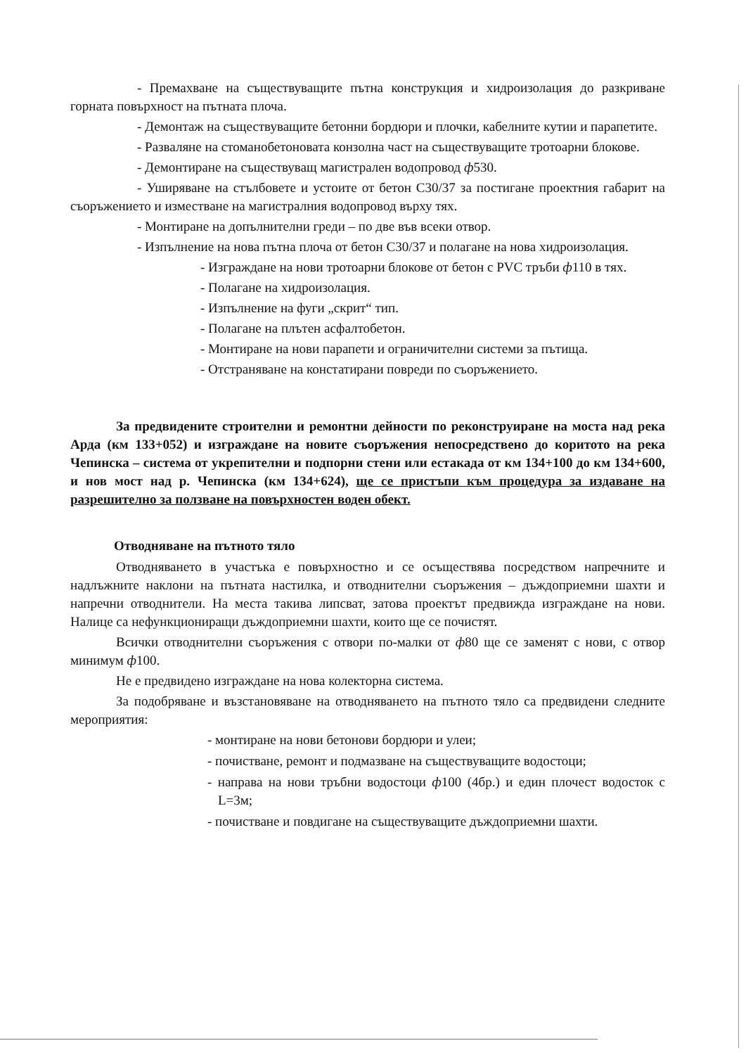- Премахване на съществуващите пътна конструкция и хидроизолация до разкриване горната повърхност на пътната плоча.
- Демонтаж на съществуващите бетонни бордюри и плочки, кабелните кутии и парапетите.
- Разваляне на стоманобетоновата конзолна част на съществуващите тротоарни блокове.
- Демонтиране на съществуващ магистрален водопровод ф530.
- Уширяване на стълбовете и устоите от бетон С30/37 за постигане проектния габарит на съоръжението и изместване на магистралния водопровод върху тях.
- Монтиране на допълнителни греди – по две във всеки отвор.
- Изпълнение на нова пътна плоча от бетон С30/37 и полагане на нова хидроизолация.
- Изграждане на нови тротоарни блокове от бетон с PVC тръби ф110 в тях.
- Полагане на хидроизолация.
- Изпълнение на фуги „скрит“ тип.
- Полагане на плътен асфалтобетон.
- Монтиране на нови парапети и ограничителни системи за пътища.
- Отстраняване на констатирани повреди по съоръжението.
За предвидените строителни и ремонтни дейности по реконструиране на моста над река Арда (км 133+052) и изграждане на новите съоръжения непосредствено до коритото на река Чепинска – система от укрепителни и подпорни стени или естакада от км 134+100 до км 134+600, и нов мост над р. Чепинска (км 134+624), ще се пристъпи към процедура за издаване на разрешително за ползване на повърхностен воден обект.
Отводняване на пътното тяло
Отводняването в участъка е повърхностно и се осъществява посредством напречните и надлъжните наклони на пътната настилка, и отводнителни съоръжения – дъждоприемни шахти и напречни отводнители. На места такива липсват, затова проектът предвижда изграждане на нови. Налице са нефункциониращи дъждоприемни шахти, които ще се почистят.
Всички отводнителни съоръжения с отвори по-малки от ф80 ще се заменят с нови, с отвор минимум ф100.
Не е предвидено изграждане на нова колекторна система.
За подобряване и възстановяване на отводняването на пътното тяло са предвидени следните мероприятия:
- монтиране на нови бетонови бордюри и улеи;
- почистване, ремонт и подмазване на съществуващите водостоци;
- направа на нови тръбни водостоци ф100 (4бр.) и един плочест водосток с L=3м;
- почистване и повдигане на съществуващите дъждоприемни шахти.